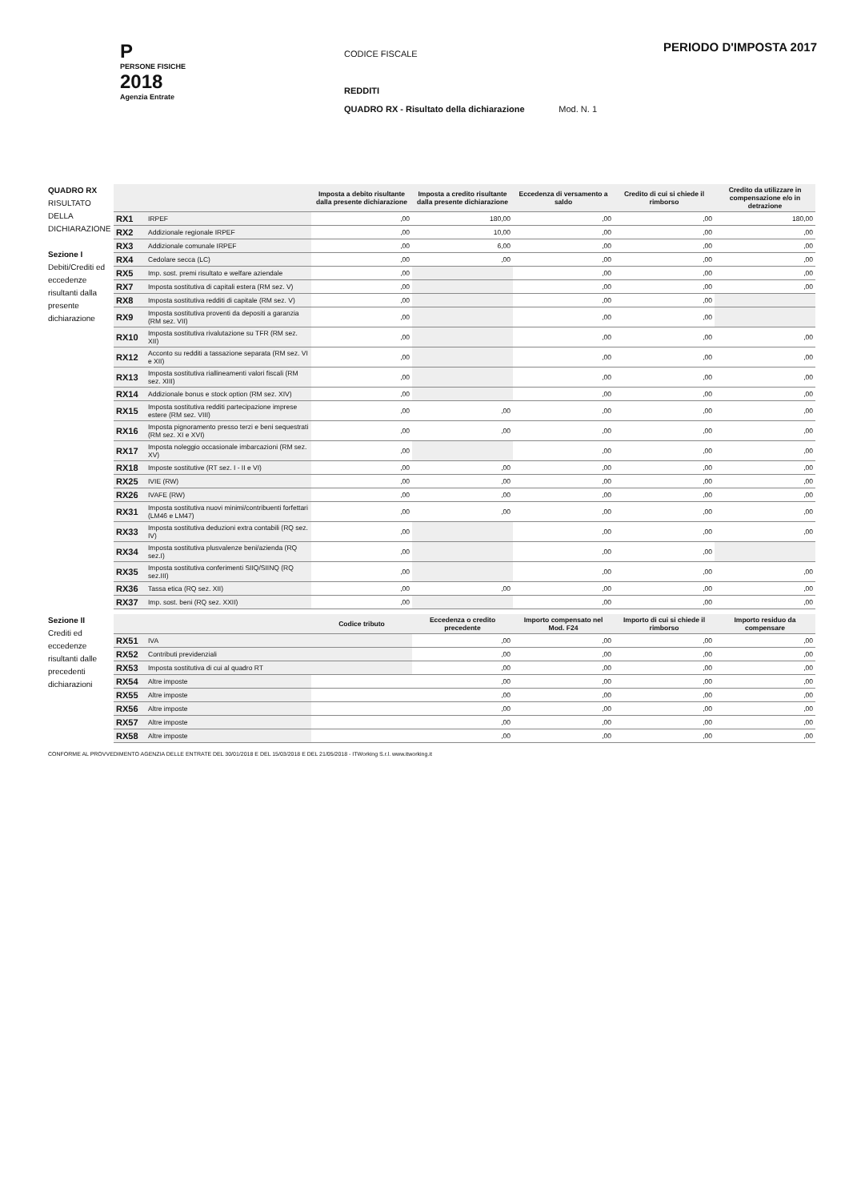P
PERSONE FISICHE
2018
Agenzia Entrate
CODICE FISCALE
REDDITI
QUADRO RX - Risultato della dichiarazione Mod. N. 1
PERIODO D'IMPOSTA 2017
QUADRO RX
RISULTATO DELLA DICHIARAZIONE
Sezione I
Debiti/Crediti ed eccedenze risultanti dalla presente dichiarazione
| | | Imposta a debito risultante dalla presente dichiarazione | Imposta a credito risultante dalla presente dichiarazione | Eccedenza di versamento a saldo | Credito di cui si chiede il rimborso | Credito da utilizzare in compensazione e/o in detrazione |
| --- | --- | --- | --- | --- | --- | --- |
| RX1 | IRPEF | ,00 | 180,00 | ,00 | ,00 | 180,00 |
| RX2 | Addizionale regionale IRPEF | ,00 | 10,00 | ,00 | ,00 | ,00 |
| RX3 | Addizionale comunale IRPEF | ,00 | 6,00 | ,00 | ,00 | ,00 |
| RX4 | Cedolare secca (LC) | ,00 | ,00 | ,00 | ,00 | ,00 |
| RX5 | Imp. sost. premi risultato e welfare aziendale | ,00 | | ,00 | ,00 | ,00 |
| RX7 | Imposta sostitutiva di capitali estera (RM sez. V) | ,00 | | ,00 | ,00 | ,00 |
| RX8 | Imposta sostitutiva redditi di capitale (RM sez. V) | ,00 | | ,00 | ,00 | |
| RX9 | Imposta sostitutiva proventi da depositi a garanzia (RM sez. VII) | ,00 | | ,00 | ,00 | |
| RX10 | Imposta sostitutiva rivalutazione su TFR (RM sez. XII) | ,00 | | ,00 | ,00 | ,00 |
| RX12 | Acconto su redditi a tassazione separata (RM sez. VI e XII) | ,00 | | ,00 | ,00 | ,00 |
| RX13 | Imposta sostitutiva riallineamenti valori fiscali (RM sez. XIII) | ,00 | | ,00 | ,00 | ,00 |
| RX14 | Addizionale bonus e stock option (RM sez. XIV) | ,00 | | ,00 | ,00 | ,00 |
| RX15 | Imposta sostitutiva redditi partecipazione imprese estere (RM sez. VIII) | ,00 | ,00 | ,00 | ,00 | ,00 |
| RX16 | Imposta pignoramento presso terzi e beni sequestrati (RM sez. XI e XVI) | ,00 | ,00 | ,00 | ,00 | ,00 |
| RX17 | Imposta noleggio occasionale imbarcazioni (RM sez. XV) | ,00 | | ,00 | ,00 | ,00 |
| RX18 | Imposte sostitutive (RT sez. I - II e VI) | ,00 | ,00 | ,00 | ,00 | ,00 |
| RX25 | IVIE (RW) | ,00 | ,00 | ,00 | ,00 | ,00 |
| RX26 | IVAFE (RW) | ,00 | ,00 | ,00 | ,00 | ,00 |
| RX31 | Imposta sostitutiva nuovi minimi/contribuenti forfettari (LM46 e LM47) | ,00 | ,00 | ,00 | ,00 | ,00 |
| RX33 | Imposta sostitutiva deduzioni extra contabili (RQ sez. IV) | ,00 | | ,00 | ,00 | ,00 |
| RX34 | Imposta sostitutiva plusvalenze beni/azienda (RQ sez.I) | ,00 | | ,00 | ,00 | |
| RX35 | Imposta sostitutiva conferimenti SIIQ/SIINQ (RQ sez.III) | ,00 | | ,00 | ,00 | ,00 |
| RX36 | Tassa etica (RQ sez. XII) | ,00 | ,00 | ,00 | ,00 | ,00 |
| RX37 | Imp. sost. beni (RQ sez. XXII) | ,00 | | ,00 | ,00 | ,00 |
Sezione II
Crediti ed eccedenze risultanti dalle precedenti dichiarazioni
| | | Codice tributo | Eccedenza o credito precedente | Importo compensato nel Mod. F24 | Importo di cui si chiede il rimborso | Importo residuo da compensare |
| --- | --- | --- | --- | --- | --- | --- |
| RX51 | IVA | | ,00 | ,00 | ,00 | ,00 |
| RX52 | Contributi previdenziali | | ,00 | ,00 | ,00 | ,00 |
| RX53 | Imposta sostitutiva di cui al quadro RT | | ,00 | ,00 | ,00 | ,00 |
| RX54 | Altre imposte | | ,00 | ,00 | ,00 | ,00 |
| RX55 | Altre imposte | | ,00 | ,00 | ,00 | ,00 |
| RX56 | Altre imposte | | ,00 | ,00 | ,00 | ,00 |
| RX57 | Altre imposte | | ,00 | ,00 | ,00 | ,00 |
| RX58 | Altre imposte | | ,00 | ,00 | ,00 | ,00 |
CONFORME AL PROVVEDIMENTO AGENZIA DELLE ENTRATE DEL 30/01/2018 E DEL 15/03/2018 E DEL 21/05/2018 - ITWorking S.r.l. www.itworking.it